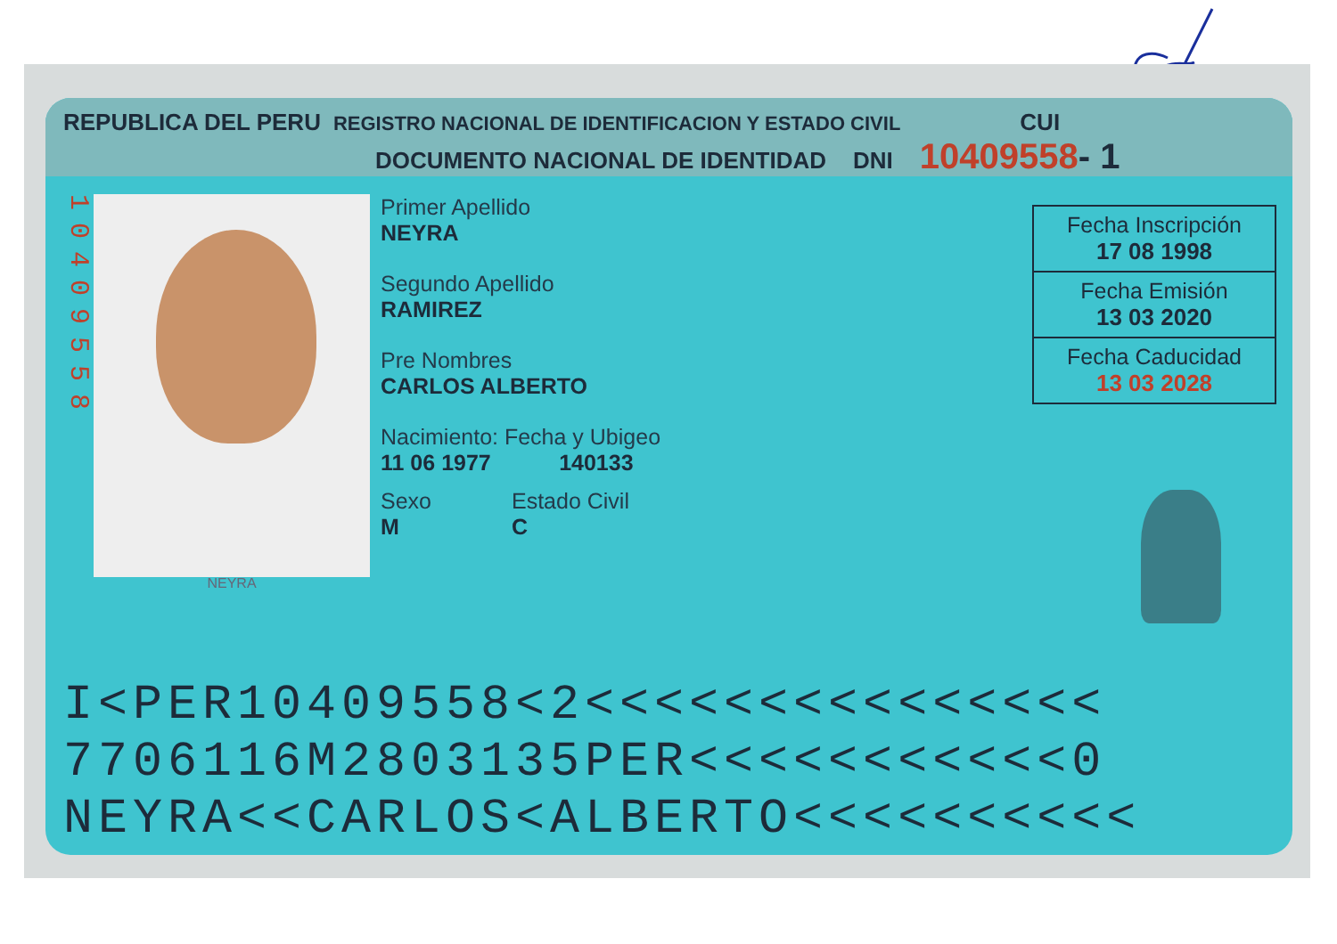REPUBLICA DEL PERU REGISTRO NACIONAL DE IDENTIFICACION Y ESTADO CIVIL CUI
DOCUMENTO NACIONAL DE IDENTIDAD DNI 10409558- 1
10409558
NEYRA
Primer Apellido
NEYRA
Segundo Apellido
RAMIREZ
Pre Nombres
CARLOS ALBERTO
Nacimiento: Fecha y Ubigeo
11 06 1977 140133
Sexo
M
Estado Civil
C
Fecha Inscripción
17 08 1998
Fecha Emisión
13 03 2020
Fecha Caducidad
13 03 2028
I<PER10409558<2<<<<<<<<<<<<<<<
7706116M2803135PER<<<<<<<<<<<0
NEYRA<<CARLOS<ALBERTO<<<<<<<<<<